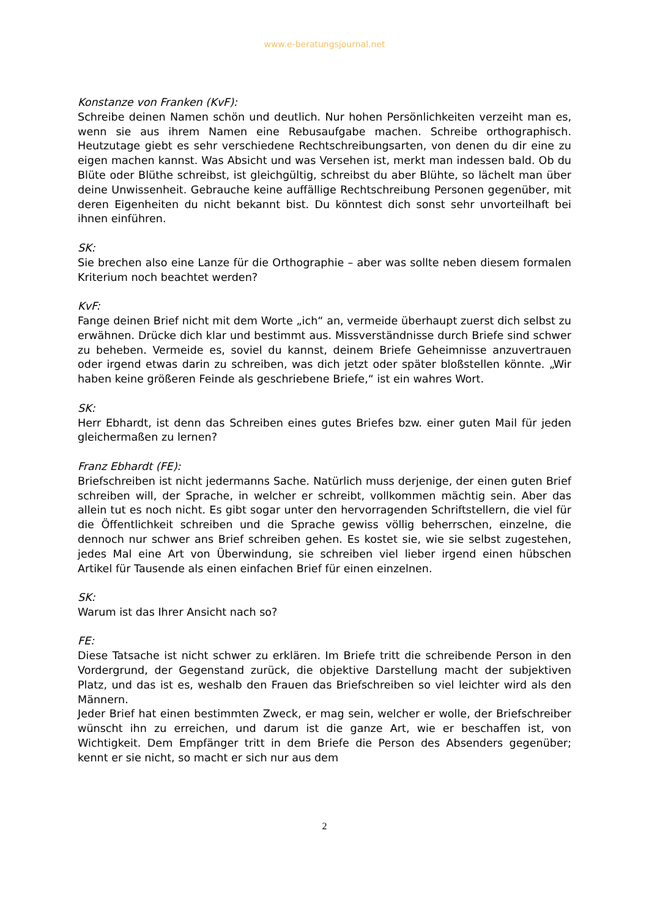www.e-beratungsjournal.net
Konstanze von Franken (KvF):
Schreibe deinen Namen schön und deutlich. Nur hohen Persönlichkeiten verzeiht man es, wenn sie aus ihrem Namen eine Rebusaufgabe machen. Schreibe orthographisch. Heutzutage giebt es sehr verschiedene Rechtschreibungsarten, von denen du dir eine zu eigen machen kannst. Was Absicht und was Versehen ist, merkt man indessen bald. Ob du Blüte oder Blüthe schreibst, ist gleichgültig, schreibst du aber Blühte, so lächelt man über deine Unwissenheit. Gebrauche keine auffällige Rechtschreibung Personen gegenüber, mit deren Eigenheiten du nicht bekannt bist. Du könntest dich sonst sehr unvorteilhaft bei ihnen einführen.
SK:
Sie brechen also eine Lanze für die Orthographie – aber was sollte neben diesem formalen Kriterium noch beachtet werden?
KvF:
Fange deinen Brief nicht mit dem Worte „ich“ an, vermeide überhaupt zuerst dich selbst zu erwähnen. Drücke dich klar und bestimmt aus. Missverständnisse durch Briefe sind schwer zu beheben. Vermeide es, soviel du kannst, deinem Briefe Geheimnisse anzuvertrauen oder irgend etwas darin zu schreiben, was dich jetzt oder später bloßstellen könnte. „Wir haben keine größeren Feinde als geschriebene Briefe,“ ist ein wahres Wort.
SK:
Herr Ebhardt, ist denn das Schreiben eines gutes Briefes bzw. einer guten Mail für jeden gleichermaßen zu lernen?
Franz Ebhardt (FE):
Briefschreiben ist nicht jedermanns Sache. Natürlich muss derjenige, der einen guten Brief schreiben will, der Sprache, in welcher er schreibt, vollkommen mächtig sein. Aber das allein tut es noch nicht. Es gibt sogar unter den hervorragenden Schriftstellern, die viel für die Öffentlichkeit schreiben und die Sprache gewiss völlig beherrschen, einzelne, die dennoch nur schwer ans Brief schreiben gehen. Es kostet sie, wie sie selbst zugestehen, jedes Mal eine Art von Überwindung, sie schreiben viel lieber irgend einen hübschen Artikel für Tausende als einen einfachen Brief für einen einzelnen.
SK:
Warum ist das Ihrer Ansicht nach so?
FE:
Diese Tatsache ist nicht schwer zu erklären. Im Briefe tritt die schreibende Person in den Vordergrund, der Gegenstand zurück, die objektive Darstellung macht der subjektiven Platz, und das ist es, weshalb den Frauen das Briefschreiben so viel leichter wird als den Männern.
Jeder Brief hat einen bestimmten Zweck, er mag sein, welcher er wolle, der Briefschreiber wünscht ihn zu erreichen, und darum ist die ganze Art, wie er beschaffen ist, von Wichtigkeit. Dem Empfänger tritt in dem Briefe die Person des Absenders gegenüber; kennt er sie nicht, so macht er sich nur aus dem
2